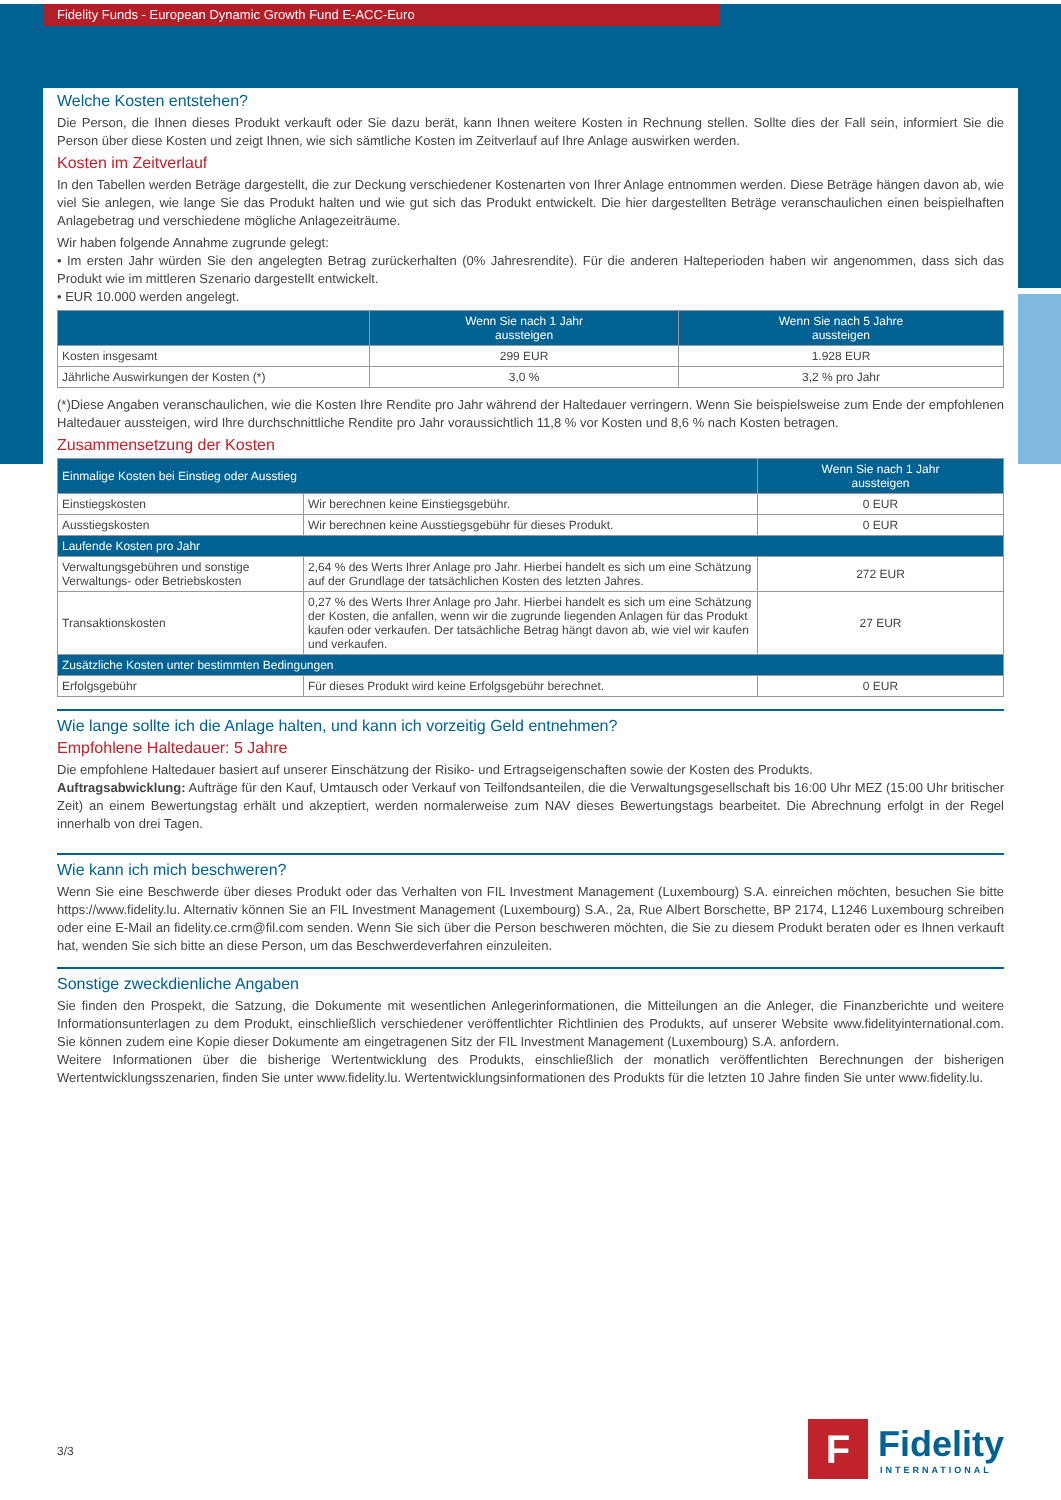Fidelity Funds - European Dynamic Growth Fund E-ACC-Euro
Welche Kosten entstehen?
Die Person, die Ihnen dieses Produkt verkauft oder Sie dazu berät, kann Ihnen weitere Kosten in Rechnung stellen. Sollte dies der Fall sein, informiert Sie die Person über diese Kosten und zeigt Ihnen, wie sich sämtliche Kosten im Zeitverlauf auf Ihre Anlage auswirken werden.
Kosten im Zeitverlauf
In den Tabellen werden Beträge dargestellt, die zur Deckung verschiedener Kostenarten von Ihrer Anlage entnommen werden. Diese Beträge hängen davon ab, wie viel Sie anlegen, wie lange Sie das Produkt halten und wie gut sich das Produkt entwickelt. Die hier dargestellten Beträge veranschaulichen einen beispielhaften Anlagebetrag und verschiedene mögliche Anlagezeiträume.
Wir haben folgende Annahme zugrunde gelegt:
• Im ersten Jahr würden Sie den angelegten Betrag zurückerhalten (0% Jahresrendite). Für die anderen Halteperioden haben wir angenommen, dass sich das Produkt wie im mittleren Szenario dargestellt entwickelt.
• EUR 10.000 werden angelegt.
| | Wenn Sie nach 1 Jahr aussteigen | Wenn Sie nach 5 Jahre aussteigen |
| --- | --- | --- |
| Kosten insgesamt | 299 EUR | 1.928 EUR |
| Jährliche Auswirkungen der Kosten (*) | 3,0 % | 3,2 % pro Jahr |
(*)Diese Angaben veranschaulichen, wie die Kosten Ihre Rendite pro Jahr während der Haltedauer verringern. Wenn Sie beispielsweise zum Ende der empfohlenen Haltedauer aussteigen, wird Ihre durchschnittliche Rendite pro Jahr voraussichtlich 11,8 % vor Kosten und 8,6 % nach Kosten betragen.
Zusammensetzung der Kosten
| Einmalige Kosten bei Einstieg oder Ausstieg | | Wenn Sie nach 1 Jahr aussteigen |
| --- | --- | --- |
| Einstiegskosten | Wir berechnen keine Einstiegsgebühr. | 0 EUR |
| Ausstiegskosten | Wir berechnen keine Ausstiegsgebühr für dieses Produkt. | 0 EUR |
| Laufende Kosten pro Jahr | | |
| Verwaltungsgebühren und sonstige Verwaltungs- oder Betriebskosten | 2,64 % des Werts Ihrer Anlage pro Jahr. Hierbei handelt es sich um eine Schätzung auf der Grundlage der tatsächlichen Kosten des letzten Jahres. | 272 EUR |
| Transaktionskosten | 0,27 % des Werts Ihrer Anlage pro Jahr. Hierbei handelt es sich um eine Schätzung der Kosten, die anfallen, wenn wir die zugrunde liegenden Anlagen für das Produkt kaufen oder verkaufen. Der tatsächliche Betrag hängt davon ab, wie viel wir kaufen und verkaufen. | 27 EUR |
| Zusätzliche Kosten unter bestimmten Bedingungen | | |
| Erfolgsgebühr | Für dieses Produkt wird keine Erfolgsgebühr berechnet. | 0 EUR |
Wie lange sollte ich die Anlage halten, und kann ich vorzeitig Geld entnehmen?
Empfohlene Haltedauer: 5 Jahre
Die empfohlene Haltedauer basiert auf unserer Einschätzung der Risiko- und Ertragseigenschaften sowie der Kosten des Produkts.
Auftragsabwicklung: Aufträge für den Kauf, Umtausch oder Verkauf von Teilfondsanteilen, die die Verwaltungsgesellschaft bis 16:00 Uhr MEZ (15:00 Uhr britischer Zeit) an einem Bewertungstag erhält und akzeptiert, werden normalerweise zum NAV dieses Bewertungstags bearbeitet. Die Abrechnung erfolgt in der Regel innerhalb von drei Tagen.
Wie kann ich mich beschweren?
Wenn Sie eine Beschwerde über dieses Produkt oder das Verhalten von FIL Investment Management (Luxembourg) S.A. einreichen möchten, besuchen Sie bitte https://www.fidelity.lu. Alternativ können Sie an FIL Investment Management (Luxembourg) S.A., 2a, Rue Albert Borschette, BP 2174, L1246 Luxembourg schreiben oder eine E-Mail an fidelity.ce.crm@fil.com senden. Wenn Sie sich über die Person beschweren möchten, die Sie zu diesem Produkt beraten oder es Ihnen verkauft hat, wenden Sie sich bitte an diese Person, um das Beschwerdeverfahren einzuleiten.
Sonstige zweckdienliche Angaben
Sie finden den Prospekt, die Satzung, die Dokumente mit wesentlichen Anlegerinformationen, die Mitteilungen an die Anleger, die Finanzberichte und weitere Informationsunterlagen zu dem Produkt, einschließlich verschiedener veröffentlichter Richtlinien des Produkts, auf unserer Website www.fidelityinternational.com. Sie können zudem eine Kopie dieser Dokumente am eingetragenen Sitz der FIL Investment Management (Luxembourg) S.A. anfordern.
Weitere Informationen über die bisherige Wertentwicklung des Produkts, einschließlich der monatlich veröffentlichten Berechnungen der bisherigen Wertentwicklungsszenarien, finden Sie unter www.fidelity.lu. Wertentwicklungsinformationen des Produkts für die letzten 10 Jahre finden Sie unter www.fidelity.lu.
3/3
F
Fidelity
INTERNATIONAL